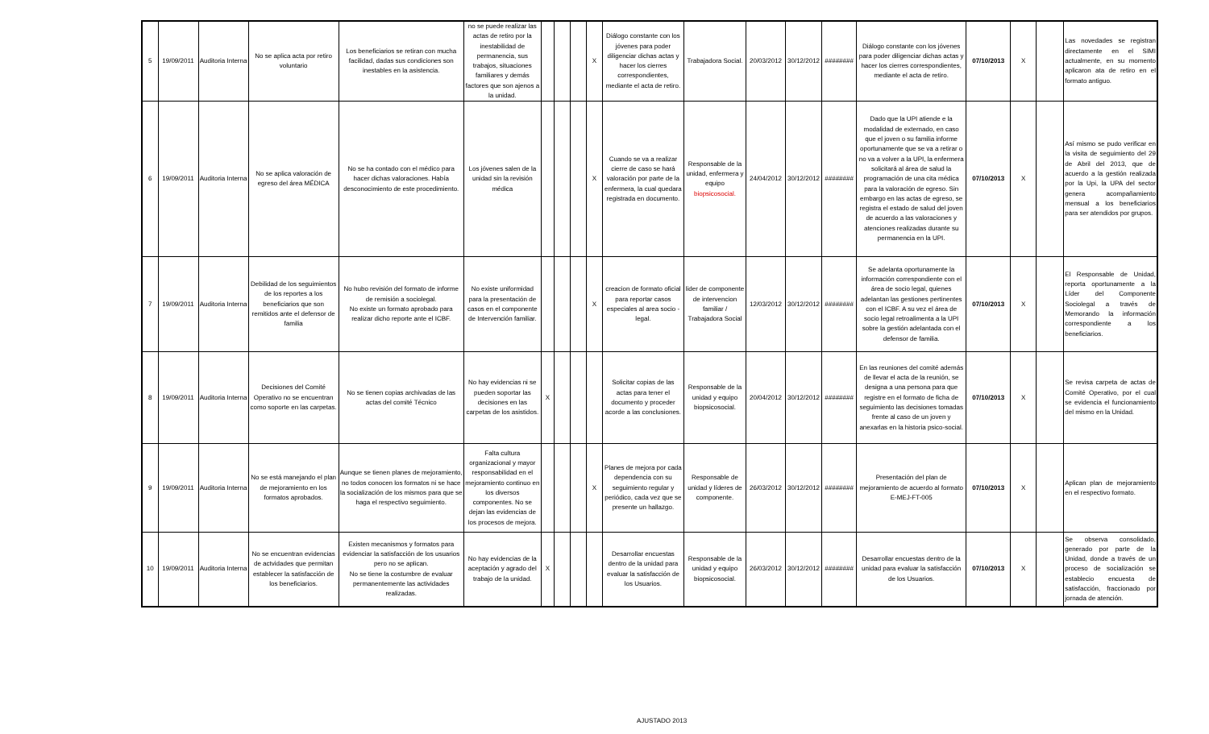| 5 | 19/09/2011 | Auditoria Interna | No se aplica acta por retiro voluntario | Los beneficiarios se retiran con mucha facilidad, dadas sus condiciones son inestables en la asistencia. | no se puede realizar las actas de retiro por la inestabilidad de permanencia, sus trabajos, situaciones familiares y demás factores que son ajenos a la unidad. | | | | X | Diálogo constante con los jóvenes para poder diligenciar dichas actas y hacer los cierres correspondientes, mediante el acta de retiro. | Trabajadora Social. | 20/03/2012 | 30/12/2012 | ######## | Diálogo constante con los jóvenes para poder diligenciar dichas actas y hacer los cierres correspondientes, mediante el acta de retiro. | 07/10/2013 | X | | Las novedades se registran directamente en el SIMI actualmente, en su momento aplicaron ata de retiro en el formato antiguo. |
| 6 | 19/09/2011 | Auditoria Interna | No se aplica valoración de egreso del área MÉDICA | No se ha contado con el médico para hacer dichas valoraciones. Había desconocimiento de este procedimiento. | Los jóvenes salen de la unidad sin la revisión médica | | | | X | Cuando se va a realizar cierre de caso se hará valoración por parte de la enfermera, la cual quedara registrada en documento. | Responsable de la unidad, enfermera y equipo biopsicosocial. | 24/04/2012 | 30/12/2012 | ######## | Dado que la UPI atiende e la modalidad de externado, en caso que el joven o su familia informe oportunamente que se va a retirar o no va a volver a la UPI, la enfermera solicitará al área de salud la programación de una cita médica para la valoración de egreso. Sin embargo en las actas de egreso, se registra el estado de salud del joven de acuerdo a las valoraciones y atenciones realizadas durante su permanencia en la UPI. | 07/10/2013 | X | | Así mismo se pudo verificar en la visita de seguimiento del 29 de Abril del 2013, que de acuerdo a la gestión realizada por la Upi, la UPA del sector genera acompañamiento mensual a los beneficiarios para ser atendidos por grupos. |
| 7 | 19/09/2011 | Auditoria Interna | Debilidad de los seguimientos de los reportes a los beneficiarios que son remitidos ante el defensor de familia | No hubo revisión del formato de informe de remisión a sociolegal. No existe un formato aprobado para realizar dicho reporte ante el ICBF. | No existe uniformidad para la presentación de casos en el componente de Intervención familiar. | | | | X | creacion de formato oficial para reportar casos especiales al area socio - legal. | lider de componente de intervencion familiar / Trabajadora Social | 12/03/2012 | 30/12/2012 | ######## | Se adelanta oportunamente la información correspondiente con el área de socio legal, quienes adelantan las gestiones pertinentes con el ICBF. A su vez el área de socio legal retroalimenta a la UPI sobre la gestión adelantada con el defensor de familia. | 07/10/2013 | X | | El Responsable de Unidad, reporta oportunamente a la Líder del Componente Sociolegal a través de Memorando la información correspondiente a los beneficiarios. |
| 8 | 19/09/2011 | Auditoria Interna | Decisiones del Comité Operativo no se encuentran como soporte en las carpetas. | No se tienen copias archivadas de las actas del comité Técnico | No hay evidencias ni se pueden soportar las decisiones en las carpetas de los asistidos. | X | | | | Solicitar copias de las actas para tener el documento y proceder acorde a las conclusiones. | Responsable de la unidad y equipo biopsicosocial. | 20/04/2012 | 30/12/2012 | ######## | En las reuniones del comité además de llevar el acta de la reunión, se designa a una persona para que registre en el formato de ficha de seguimiento las decisiones tomadas frente al caso de un joven y anexarlas en la historia psico-social. | 07/10/2013 | X | | Se revisa carpeta de actas de Comité Operativo, por el cual se evidencia el funcionamiento del mismo en la Unidad. |
| 9 | 19/09/2011 | Auditoria Interna | No se está manejando el plan de mejoramiento en los formatos aprobados. | Aunque se tienen planes de mejoramiento, no todos conocen los formatos ni se hace la socialización de los mismos para que se haga el respectivo seguimiento. | Falta cultura organizacional y mayor responsabilidad en el mejoramiento continuo en los diversos componentes. No se dejan las evidencias de los procesos de mejora. | | | | X | Planes de mejora por cada dependencia con su seguimiento regular y periódico, cada vez que se presente un hallazgo. | Responsable de unidad y líderes de componente. | 26/03/2012 | 30/12/2012 | ######## | Presentación del plan de mejoramiento de acuerdo al formato E-MEJ-FT-005 | 07/10/2013 | X | | Aplican plan de mejoramiento en el respectivo formato. |
| 10 | 19/09/2011 | Auditoria Interna | No se encuentran evidencias de actvidades que permitan establecer la satisfacción de los beneficiarios. | Existen mecanismos y formatos para evidenciar la satisfacción de los usuarios pero no se aplican. No se tiene la costumbre de evaluar permanentemente las actividades realizadas. | No hay evidencias de la aceptación y agrado del trabajo de la unidad. | X | | | | Desarrollar encuestas dentro de la unidad para evaluar la satisfacción de los Usuarios. | Responsable de la unidad y equipo biopsicosocial. | 26/03/2012 | 30/12/2012 | ######## | Desarrollar encuestas dentro de la unidad para evaluar la satisfacción de los Usuarios. | 07/10/2013 | X | | Se observa consolidado, generado por parte de la Unidad, donde a través de un proceso de socialización se establecio encuesta de satisfacción, fraccionado por jornada de atención. |
AJUSTADO 2013